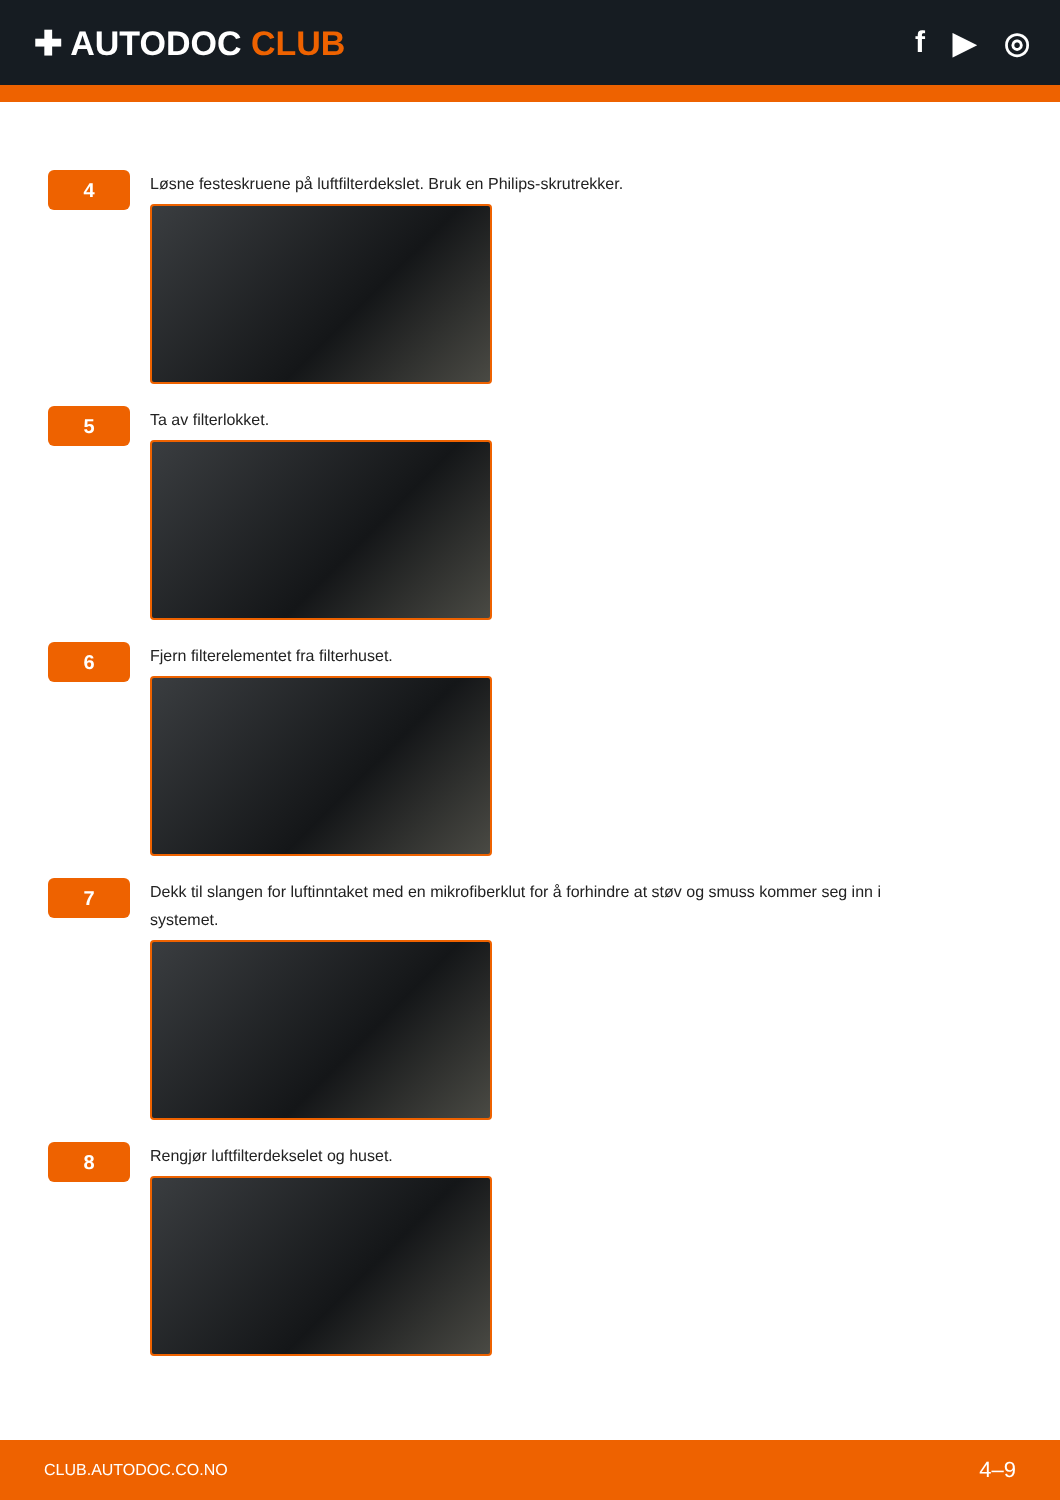✚ AUTODOC CLUB f ▶ ◎
4
Løsne festeskruene på luftfilterdekslet. Bruk en Philips-skrutrekker.
5
Ta av filterlokket.
6
Fjern filterelementet fra filterhuset.
7
Dekk til slangen for luftinntaket med en mikrofiberklut for å forhindre at støv og smuss kommer seg inn i systemet.
8
Rengjør luftfilterdekselet og huset.
CLUB.AUTODOC.CO.NO 4–9